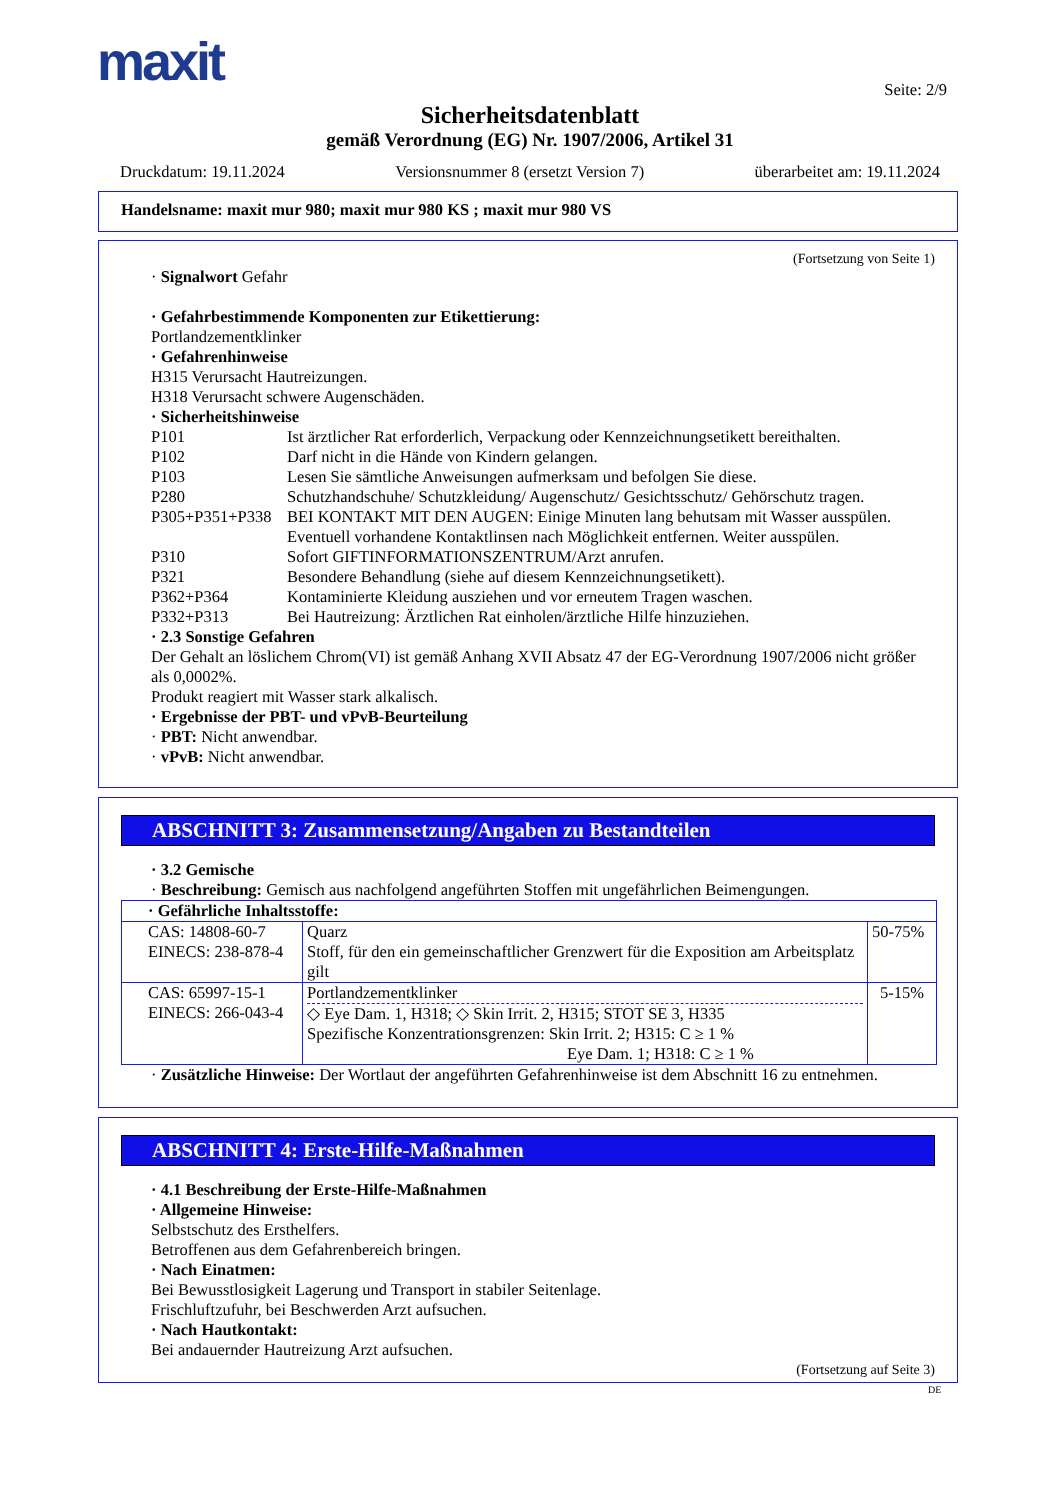maxit Seite: 2/9
Sicherheitsdatenblatt
gemäß Verordnung (EG) Nr. 1907/2006, Artikel 31
Druckdatum: 19.11.2024 Versionsnummer 8 (ersetzt Version 7) überarbeitet am: 19.11.2024
Handelsname: maxit mur 980; maxit mur 980 KS ; maxit mur 980 VS
(Fortsetzung von Seite 1)
· Signalwort Gefahr
· Gefahrbestimmende Komponenten zur Etikettierung:
Portlandzementklinker
· Gefahrenhinweise
H315 Verursacht Hautreizungen.
H318 Verursacht schwere Augenschäden.
· Sicherheitshinweise
P101 Ist ärztlicher Rat erforderlich, Verpackung oder Kennzeichnungsetikett bereithalten.
P102 Darf nicht in die Hände von Kindern gelangen.
P103 Lesen Sie sämtliche Anweisungen aufmerksam und befolgen Sie diese.
P280 Schutzhandschuhe/ Schutzkleidung/ Augenschutz/ Gesichtsschutz/ Gehörschutz tragen.
P305+P351+P338 BEI KONTAKT MIT DEN AUGEN: Einige Minuten lang behutsam mit Wasser ausspülen. Eventuell vorhandene Kontaktlinsen nach Möglichkeit entfernen. Weiter ausspülen.
P310 Sofort GIFTINFORMATIONSZENTRUM/Arzt anrufen.
P321 Besondere Behandlung (siehe auf diesem Kennzeichnungsetikett).
P362+P364 Kontaminierte Kleidung ausziehen und vor erneutem Tragen waschen.
P332+P313 Bei Hautreizung: Ärztlichen Rat einholen/ärztliche Hilfe hinzuziehen.
· 2.3 Sonstige Gefahren
Der Gehalt an löslichem Chrom(VI) ist gemäß Anhang XVII Absatz 47 der EG-Verordnung 1907/2006 nicht größer als 0,0002%.
Produkt reagiert mit Wasser stark alkalisch.
· Ergebnisse der PBT- und vPvB-Beurteilung
· PBT: Nicht anwendbar.
· vPvB: Nicht anwendbar.
ABSCHNITT 3: Zusammensetzung/Angaben zu Bestandteilen
· 3.2 Gemische
· Beschreibung: Gemisch aus nachfolgend angeführten Stoffen mit ungefährlichen Beimengungen.
| · Gefährliche Inhaltsstoffe: | | |
| CAS: 14808-60-7 EINECS: 238-878-4 | Quarz Stoff, für den ein gemeinschaftlicher Grenzwert für die Exposition am Arbeitsplatz gilt | 50-75% |
| CAS: 65997-15-1 EINECS: 266-043-4 | Portlandzementklinker ◇ Eye Dam. 1, H318; ◇ Skin Irrit. 2, H315; STOT SE 3, H335 Spezifische Konzentrationsgrenzen: Skin Irrit. 2; H315: C ≥ 1 % Eye Dam. 1; H318: C ≥ 1 % | 5-15% |
· Zusätzliche Hinweise: Der Wortlaut der angeführten Gefahrenhinweise ist dem Abschnitt 16 zu entnehmen.
ABSCHNITT 4: Erste-Hilfe-Maßnahmen
· 4.1 Beschreibung der Erste-Hilfe-Maßnahmen
· Allgemeine Hinweise:
Selbstschutz des Ersthelfers.
Betroffenen aus dem Gefahrenbereich bringen.
· Nach Einatmen:
Bei Bewusstlosigkeit Lagerung und Transport in stabiler Seitenlage.
Frischluftzufuhr, bei Beschwerden Arzt aufsuchen.
· Nach Hautkontakt:
Bei andauernder Hautreizung Arzt aufsuchen.
(Fortsetzung auf Seite 3)
DE